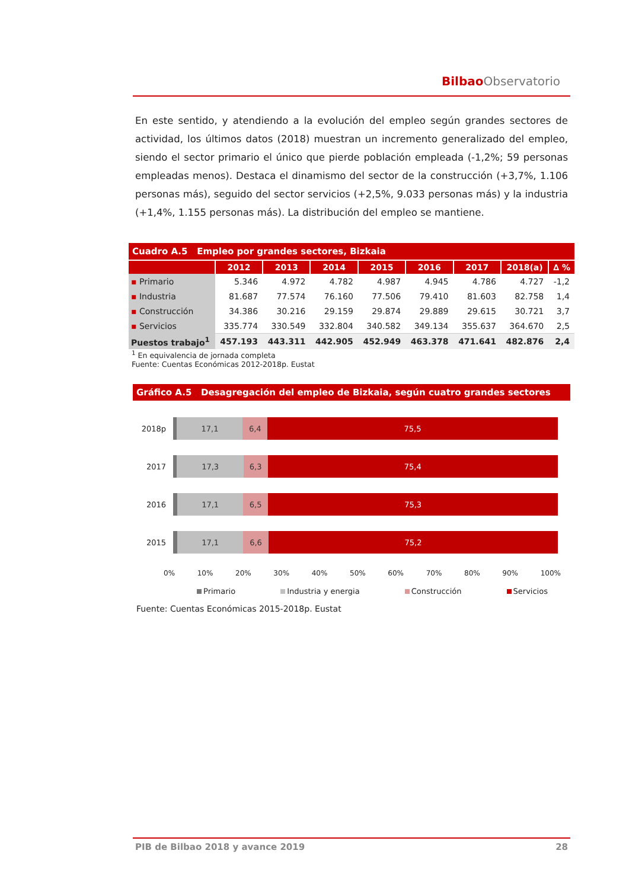BilbaoObservatorio
En este sentido, y atendiendo a la evolución del empleo según grandes sectores de actividad, los últimos datos (2018) muestran un incremento generalizado del empleo, siendo el sector primario el único que pierde población empleada (-1,2%; 59 personas empleadas menos). Destaca el dinamismo del sector de la construcción (+3,7%, 1.106 personas más), seguido del sector servicios (+2,5%, 9.033 personas más) y la industria (+1,4%, 1.155 personas más). La distribución del empleo se mantiene.
Cuadro A.5 Empleo por grandes sectores, Bizkaia
| | 2012 | 2013 | 2014 | 2015 | 2016 | 2017 | 2018(a) | ∆ % |
| --- | --- | --- | --- | --- | --- | --- | --- | --- |
| ▪ Primario | 5.346 | 4.972 | 4.782 | 4.987 | 4.945 | 4.786 | 4.727 | -1,2 |
| ▪ Industria | 81.687 | 77.574 | 76.160 | 77.506 | 79.410 | 81.603 | 82.758 | 1,4 |
| ▪ Construcción | 34.386 | 30.216 | 29.159 | 29.874 | 29.889 | 29.615 | 30.721 | 3,7 |
| ▪ Servicios | 335.774 | 330.549 | 332.804 | 340.582 | 349.134 | 355.637 | 364.670 | 2,5 |
| Puestos trabajo<sup>1</sup> | 457.193 | 443.311 | 442.905 | 452.949 | 463.378 | 471.641 | 482.876 | 2,4 |
<sup>1</sup> En equivalencia de jornada completa
Fuente: Cuentas Económicas 2012-2018p. Eustat
Gráfico A.5 Desagregación del empleo de Bizkaia, según cuatro grandes sectores
2018p
17,1 6,4 75,5
2017
17,3 6,3 75,4
2016
17,1 6,5 75,3
2015
17,1 6,6 75,2
0% 10% 20% 30% 40% 50% 60% 70% 80% 90% 100%
Primario Industria y energia Construcción Servicios
Fuente: Cuentas Económicas 2015-2018p. Eustat
PIB de Bilbao 2018 y avance 2019 28